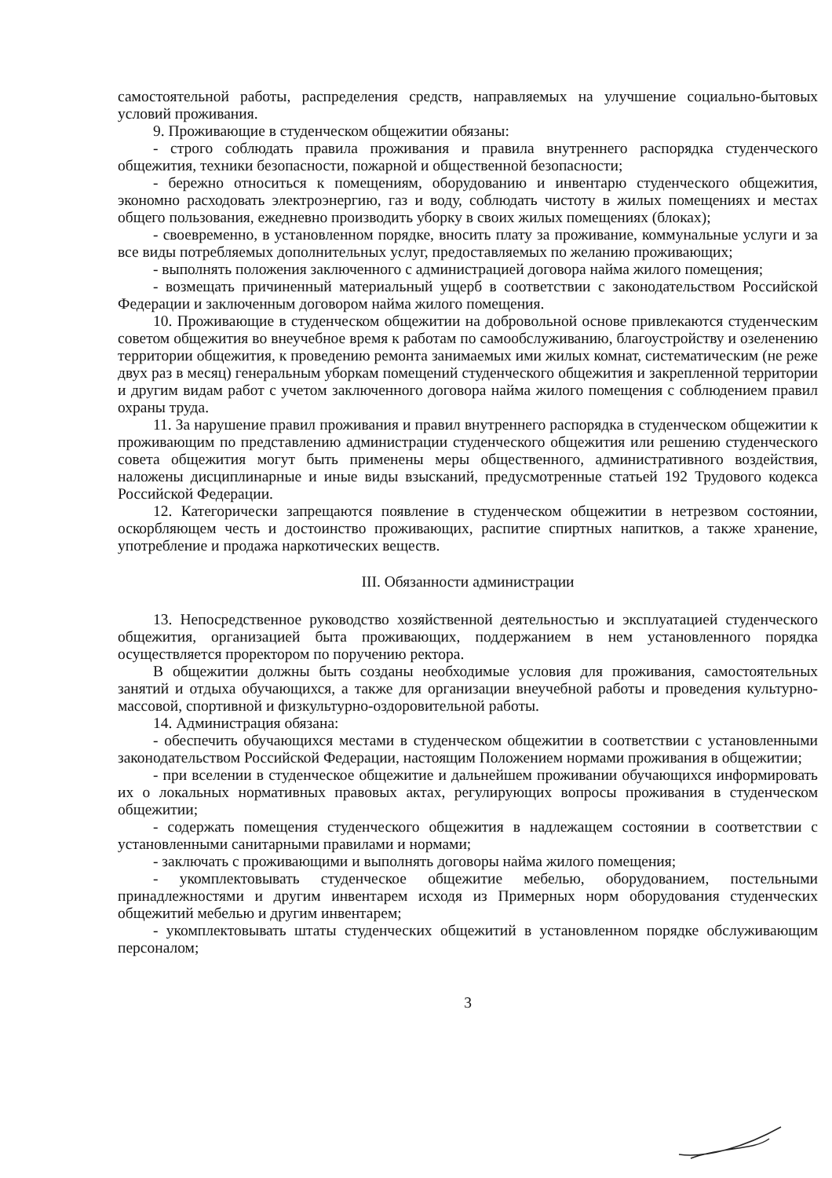самостоятельной работы, распределения средств, направляемых на улучшение социально-бытовых условий проживания.
9. Проживающие в студенческом общежитии обязаны:
- строго соблюдать правила проживания и правила внутреннего распорядка студенческого общежития, техники безопасности, пожарной и общественной безопасности;
- бережно относиться к помещениям, оборудованию и инвентарю студенческого общежития, экономно расходовать электроэнергию, газ и воду, соблюдать чистоту в жилых помещениях и местах общего пользования, ежедневно производить уборку в своих жилых помещениях (блоках);
- своевременно, в установленном порядке, вносить плату за проживание, коммунальные услуги и за все виды потребляемых дополнительных услуг, предоставляемых по желанию проживающих;
- выполнять положения заключенного с администрацией договора найма жилого помещения;
- возмещать причиненный материальный ущерб в соответствии с законодательством Российской Федерации и заключенным договором найма жилого помещения.
10. Проживающие в студенческом общежитии на добровольной основе привлекаются студенческим советом общежития во внеучебное время к работам по самообслуживанию, благоустройству и озеленению территории общежития, к проведению ремонта занимаемых ими жилых комнат, систематическим (не реже двух раз в месяц) генеральным уборкам помещений студенческого общежития и закрепленной территории и другим видам работ с учетом заключенного договора найма жилого помещения с соблюдением правил охраны труда.
11. За нарушение правил проживания и правил внутреннего распорядка в студенческом общежитии к проживающим по представлению администрации студенческого общежития или решению студенческого совета общежития могут быть применены меры общественного, административного воздействия, наложены дисциплинарные и иные виды взысканий, предусмотренные статьей 192 Трудового кодекса Российской Федерации.
12. Категорически запрещаются появление в студенческом общежитии в нетрезвом состоянии, оскорбляющем честь и достоинство проживающих, распитие спиртных напитков, а также хранение, употребление и продажа наркотических веществ.
III. Обязанности администрации
13. Непосредственное руководство хозяйственной деятельностью и эксплуатацией студенческого общежития, организацией быта проживающих, поддержанием в нем установленного порядка осуществляется проректором по поручению ректора.
В общежитии должны быть созданы необходимые условия для проживания, самостоятельных занятий и отдыха обучающихся, а также для организации внеучебной работы и проведения культурно-массовой, спортивной и физкультурно-оздоровительной работы.
14. Администрация обязана:
- обеспечить обучающихся местами в студенческом общежитии в соответствии с установленными законодательством Российской Федерации, настоящим Положением нормами проживания в общежитии;
- при вселении в студенческое общежитие и дальнейшем проживании обучающихся информировать их о локальных нормативных правовых актах, регулирующих вопросы проживания в студенческом общежитии;
- содержать помещения студенческого общежития в надлежащем состоянии в соответствии с установленными санитарными правилами и нормами;
- заключать с проживающими и выполнять договоры найма жилого помещения;
- укомплектовывать студенческое общежитие мебелью, оборудованием, постельными принадлежностями и другим инвентарем исходя из Примерных норм оборудования студенческих общежитий мебелью и другим инвентарем;
- укомплектовывать штаты студенческих общежитий в установленном порядке обслуживающим персоналом;
3